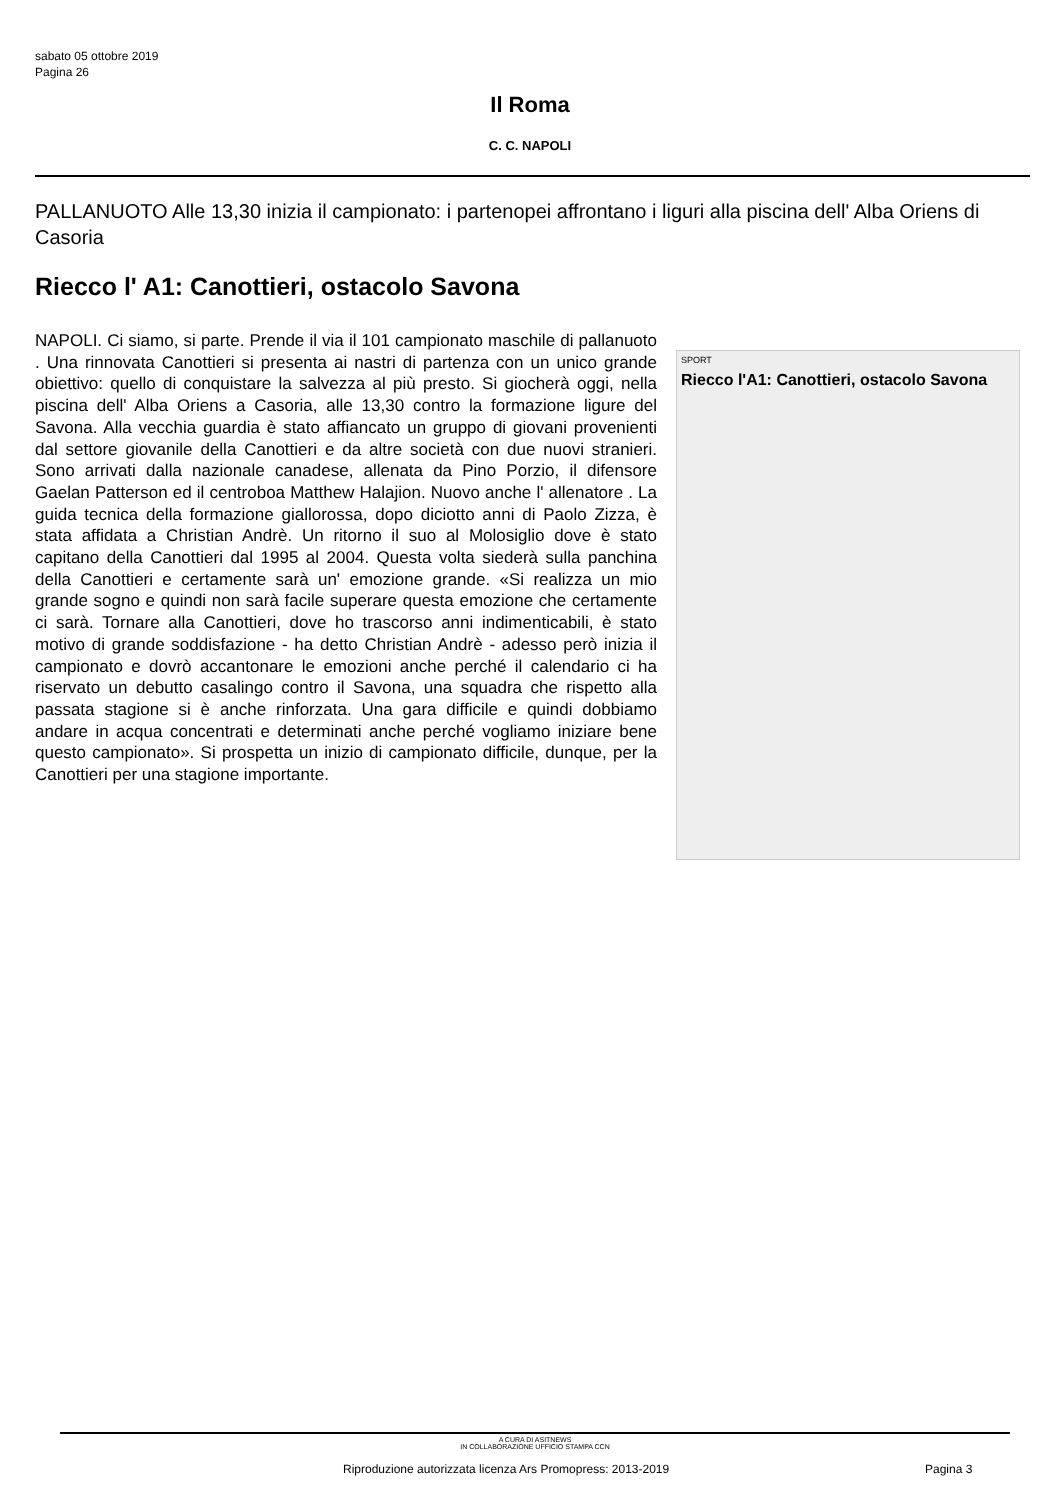sabato 05 ottobre 2019
Pagina 26
Il Roma
C. C. NAPOLI
PALLANUOTO Alle 13,30 inizia il campionato: i partenopei affrontano i liguri alla piscina dell' Alba Oriens di Casoria
Riecco l' A1: Canottieri, ostacolo Savona
NAPOLI. Ci siamo, si parte. Prende il via il 101 campionato maschile di pallanuoto . Una rinnovata Canottieri si presenta ai nastri di partenza con un unico grande obiettivo: quello di conquistare la salvezza al più presto. Si giocherà oggi, nella piscina dell' Alba Oriens a Casoria, alle 13,30 contro la formazione ligure del Savona. Alla vecchia guardia è stato affiancato un gruppo di giovani provenienti dal settore giovanile della Canottieri e da altre società con due nuovi stranieri. Sono arrivati dalla nazionale canadese, allenata da Pino Porzio, il difensore Gaelan Patterson ed il centroboa Matthew Halajion. Nuovo anche l' allenatore . La guida tecnica della formazione giallorossa, dopo diciotto anni di Paolo Zizza, è stata affidata a Christian Andrè. Un ritorno il suo al Molosiglio dove è stato capitano della Canottieri dal 1995 al 2004. Questa volta siederà sulla panchina della Canottieri e certamente sarà un' emozione grande. «Si realizza un mio grande sogno e quindi non sarà facile superare questa emozione che certamente ci sarà. Tornare alla Canottieri, dove ho trascorso anni indimenticabili, è stato motivo di grande soddisfazione - ha detto Christian Andrè - adesso però inizia il campionato e dovrò accantonare le emozioni anche perché il calendario ci ha riservato un debutto casalingo contro il Savona, una squadra che rispetto alla passata stagione si è anche rinforzata. Una gara difficile e quindi dobbiamo andare in acqua concentrati e determinati anche perché vogliamo iniziare bene questo campionato». Si prospetta un inizio di campionato difficile, dunque, per la Canottieri per una stagione importante.
SPORT
Riecco l'A1: Canottieri, ostacolo Savona
A CURA DI ASITNEWS
IN COLLABORAZIONE UFFICIO STAMPA CCN
Riproduzione autorizzata licenza Ars Promopress: 2013-2019 Pagina 3